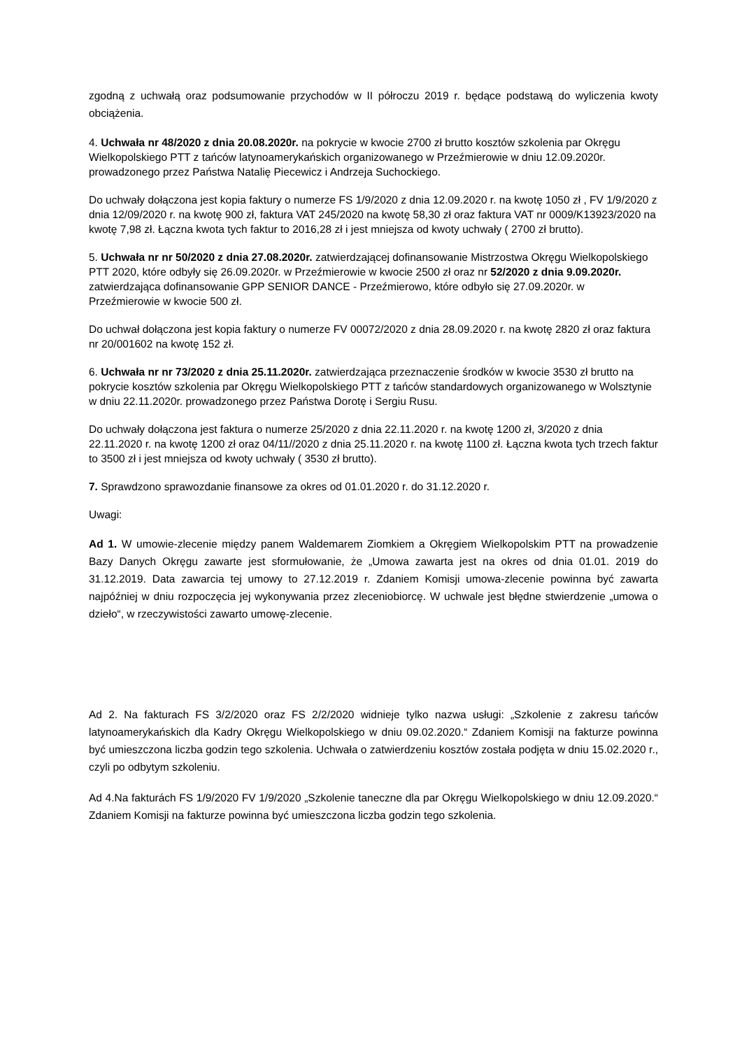zgodną z uchwałą oraz podsumowanie przychodów w II półroczu 2019 r. będące podstawą do wyliczenia kwoty obciążenia.
4. Uchwała nr 48/2020 z dnia 20.08.2020r. na pokrycie w kwocie 2700 zł brutto kosztów szkolenia par Okręgu Wielkopolskiego PTT z tańców latynoamerykańskich organizowanego w Przeźmierowie w dniu 12.09.2020r. prowadzonego przez Państwa Natalię Piecewicz i Andrzeja Suchockiego.
Do uchwały dołączona jest kopia faktury o numerze FS 1/9/2020 z dnia 12.09.2020 r. na kwotę 1050 zł , FV 1/9/2020 z dnia 12/09/2020 r. na kwotę 900 zł, faktura VAT 245/2020 na kwotę 58,30 zł oraz faktura VAT nr 0009/K13923/2020 na kwotę 7,98 zł. Łączna kwota tych faktur to 2016,28 zł i jest mniejsza od kwoty uchwały ( 2700 zł brutto).
5. Uchwała nr nr 50/2020 z dnia 27.08.2020r. zatwierdzającej dofinansowanie Mistrzostwa Okręgu Wielkopolskiego PTT 2020, które odbyły się 26.09.2020r. w Przeźmierowie w kwocie 2500 zł oraz nr 52/2020 z dnia 9.09.2020r. zatwierdzająca dofinansowanie GPP SENIOR DANCE - Przeźmierowo, które odbyło się 27.09.2020r. w Przeźmierowie w kwocie 500 zł.
Do uchwał dołączona jest kopia faktury o numerze FV 00072/2020 z dnia 28.09.2020 r. na kwotę 2820 zł oraz faktura nr 20/001602 na kwotę 152 zł.
6. Uchwała nr nr 73/2020 z dnia 25.11.2020r. zatwierdzająca przeznaczenie środków w kwocie 3530 zł brutto na pokrycie kosztów szkolenia par Okręgu Wielkopolskiego PTT z tańców standardowych organizowanego w Wolsztynie w dniu 22.11.2020r. prowadzonego przez Państwa Dorotę i Sergiu Rusu.
Do uchwały dołączona jest faktura o numerze 25/2020 z dnia 22.11.2020 r. na kwotę 1200 zł, 3/2020 z dnia 22.11.2020 r. na kwotę 1200 zł oraz 04/11//2020 z dnia 25.11.2020 r. na kwotę 1100 zł. Łączna kwota tych trzech faktur to 3500 zł i jest mniejsza od kwoty uchwały ( 3530 zł brutto).
7. Sprawdzono sprawozdanie finansowe za okres od 01.01.2020 r. do 31.12.2020 r.
Uwagi:
Ad 1. W umowie-zlecenie między panem Waldemarem Ziomkiem a Okręgiem Wielkopolskim PTT na prowadzenie Bazy Danych Okręgu zawarte jest sformułowanie, że „Umowa zawarta jest na okres od dnia 01.01. 2019 do 31.12.2019. Data zawarcia tej umowy to 27.12.2019 r. Zdaniem Komisji umowa-zlecenie powinna być zawarta najpóźniej w dniu rozpoczęcia jej wykonywania przez zleceniobiorcę. W uchwale jest błędne stwierdzenie „umowa o dzieło“, w rzeczywistości zawarto umowę-zlecenie.
Ad 2. Na fakturach FS 3/2/2020 oraz FS 2/2/2020 widnieje tylko nazwa usługi: „Szkolenie z zakresu tańców latynoamerykańskich dla Kadry Okręgu Wielkopolskiego w dniu 09.02.2020.“ Zdaniem Komisji na fakturze powinna być umieszczona liczba godzin tego szkolenia. Uchwała o zatwierdzeniu kosztów została podjęta w dniu 15.02.2020 r., czyli po odbytym szkoleniu.
Ad 4.Na fakturách FS 1/9/2020 FV 1/9/2020 „Szkolenie taneczne dla par Okręgu Wielkopolskiego w dniu 12.09.2020.“ Zdaniem Komisji na fakturze powinna być umieszczona liczba godzin tego szkolenia.